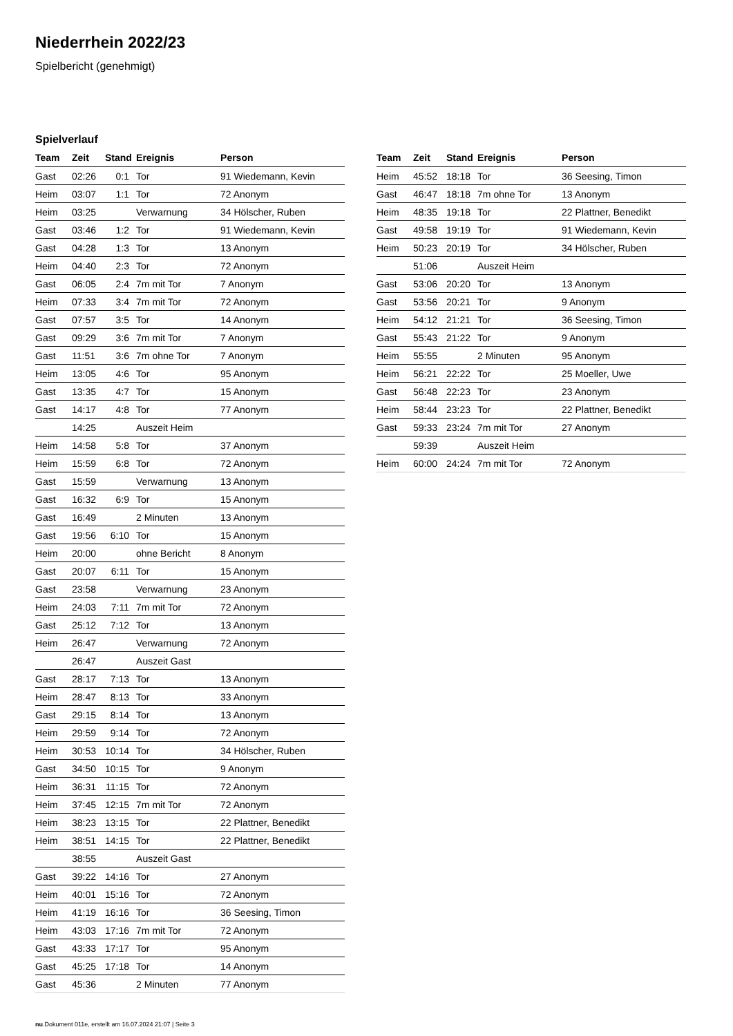Niederrhein 2022/23
Spielbericht (genehmigt)
Spielverlauf
| Team | Zeit | Stand | Ereignis | Person |
| --- | --- | --- | --- | --- |
| Gast | 02:26 | 0:1 | Tor | 91 Wiedemann, Kevin |
| Heim | 03:07 | 1:1 | Tor | 72 Anonym |
| Heim | 03:25 | | Verwarnung | 34 Hölscher, Ruben |
| Gast | 03:46 | 1:2 | Tor | 91 Wiedemann, Kevin |
| Gast | 04:28 | 1:3 | Tor | 13 Anonym |
| Heim | 04:40 | 2:3 | Tor | 72 Anonym |
| Gast | 06:05 | 2:4 | 7m mit Tor | 7 Anonym |
| Heim | 07:33 | 3:4 | 7m mit Tor | 72 Anonym |
| Gast | 07:57 | 3:5 | Tor | 14 Anonym |
| Gast | 09:29 | 3:6 | 7m mit Tor | 7 Anonym |
| Gast | 11:51 | 3:6 | 7m ohne Tor | 7 Anonym |
| Heim | 13:05 | 4:6 | Tor | 95 Anonym |
| Gast | 13:35 | 4:7 | Tor | 15 Anonym |
| Gast | 14:17 | 4:8 | Tor | 77 Anonym |
| | 14:25 | | Auszeit Heim | |
| Heim | 14:58 | 5:8 | Tor | 37 Anonym |
| Heim | 15:59 | 6:8 | Tor | 72 Anonym |
| Gast | 15:59 | | Verwarnung | 13 Anonym |
| Gast | 16:32 | 6:9 | Tor | 15 Anonym |
| Gast | 16:49 | | 2 Minuten | 13 Anonym |
| Gast | 19:56 | 6:10 | Tor | 15 Anonym |
| Heim | 20:00 | | ohne Bericht | 8 Anonym |
| Gast | 20:07 | 6:11 | Tor | 15 Anonym |
| Gast | 23:58 | | Verwarnung | 23 Anonym |
| Heim | 24:03 | 7:11 | 7m mit Tor | 72 Anonym |
| Gast | 25:12 | 7:12 | Tor | 13 Anonym |
| Heim | 26:47 | | Verwarnung | 72 Anonym |
| | 26:47 | | Auszeit Gast | |
| Gast | 28:17 | 7:13 | Tor | 13 Anonym |
| Heim | 28:47 | 8:13 | Tor | 33 Anonym |
| Gast | 29:15 | 8:14 | Tor | 13 Anonym |
| Heim | 29:59 | 9:14 | Tor | 72 Anonym |
| Heim | 30:53 | 10:14 | Tor | 34 Hölscher, Ruben |
| Gast | 34:50 | 10:15 | Tor | 9 Anonym |
| Heim | 36:31 | 11:15 | Tor | 72 Anonym |
| Heim | 37:45 | 12:15 | 7m mit Tor | 72 Anonym |
| Heim | 38:23 | 13:15 | Tor | 22 Plattner, Benedikt |
| Heim | 38:51 | 14:15 | Tor | 22 Plattner, Benedikt |
| | 38:55 | | Auszeit Gast | |
| Gast | 39:22 | 14:16 | Tor | 27 Anonym |
| Heim | 40:01 | 15:16 | Tor | 72 Anonym |
| Heim | 41:19 | 16:16 | Tor | 36 Seesing, Timon |
| Heim | 43:03 | 17:16 | 7m mit Tor | 72 Anonym |
| Gast | 43:33 | 17:17 | Tor | 95 Anonym |
| Gast | 45:25 | 17:18 | Tor | 14 Anonym |
| Gast | 45:36 | | 2 Minuten | 77 Anonym |
| Team | Zeit | Stand | Ereignis | Person |
| --- | --- | --- | --- | --- |
| Heim | 45:52 | 18:18 | Tor | 36 Seesing, Timon |
| Gast | 46:47 | 18:18 | 7m ohne Tor | 13 Anonym |
| Heim | 48:35 | 19:18 | Tor | 22 Plattner, Benedikt |
| Gast | 49:58 | 19:19 | Tor | 91 Wiedemann, Kevin |
| Heim | 50:23 | 20:19 | Tor | 34 Hölscher, Ruben |
| | 51:06 | | Auszeit Heim | |
| Gast | 53:06 | 20:20 | Tor | 13 Anonym |
| Gast | 53:56 | 20:21 | Tor | 9 Anonym |
| Heim | 54:12 | 21:21 | Tor | 36 Seesing, Timon |
| Gast | 55:43 | 21:22 | Tor | 9 Anonym |
| Heim | 55:55 | | 2 Minuten | 95 Anonym |
| Heim | 56:21 | 22:22 | Tor | 25 Moeller, Uwe |
| Gast | 56:48 | 22:23 | Tor | 23 Anonym |
| Heim | 58:44 | 23:23 | Tor | 22 Plattner, Benedikt |
| Gast | 59:33 | 23:24 | 7m mit Tor | 27 Anonym |
| | 59:39 | | Auszeit Heim | |
| Heim | 60:00 | 24:24 | 7m mit Tor | 72 Anonym |
nu.Dokument 011e, erstellt am 16.07.2024 21:07 | Seite 3